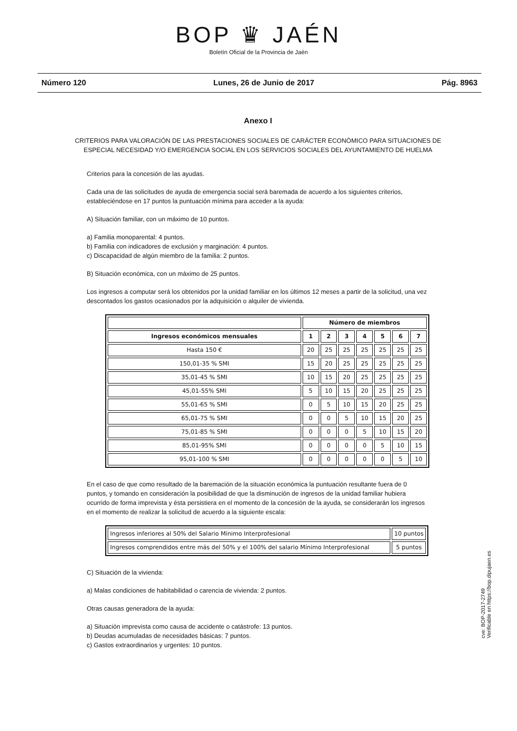BOP ♛ JAÉN
Boletín Oficial de la Provincia de Jaén
Número 120 Lunes, 26 de Junio de 2017 Pág. 8963
Anexo I
CRITERIOS PARA VALORACIÓN DE LAS PRESTACIONES SOCIALES DE CARÁCTER ECONÓMICO PARA SITUACIONES DE ESPECIAL NECESIDAD Y/O EMERGENCIA SOCIAL EN LOS SERVICIOS SOCIALES DEL AYUNTAMIENTO DE HUELMA
Criterios para la concesión de las ayudas.
Cada una de las solicitudes de ayuda de emergencia social será baremada de acuerdo a los siguientes criterios, estableciéndose en 17 puntos la puntuación mínima para acceder a la ayuda:
A) Situación familiar, con un máximo de 10 puntos.
a) Familia monoparental: 4 puntos.
b) Familia con indicadores de exclusión y marginación: 4 puntos.
c) Discapacidad de algún miembro de la familia: 2 puntos.
B) Situación económica, con un máximo de 25 puntos.
Los ingresos a computar será los obtenidos por la unidad familiar en los últimos 12 meses a partir de la solicitud, una vez descontados los gastos ocasionados por la adquisición o alquiler de vivienda.
| | Número de miembros | | | | | | |
| --- | --- | --- | --- | --- | --- | --- | --- |
| Ingresos económicos mensuales | 1 | 2 | 3 | 4 | 5 | 6 | 7 |
| Hasta 150 € | 20 | 25 | 25 | 25 | 25 | 25 | 25 |
| 150,01-35 % SMI | 15 | 20 | 25 | 25 | 25 | 25 | 25 |
| 35,01-45 % SMI | 10 | 15 | 20 | 25 | 25 | 25 | 25 |
| 45,01-55% SMI | 5 | 10 | 15 | 20 | 25 | 25 | 25 |
| 55,01-65 % SMI | 0 | 5 | 10 | 15 | 20 | 25 | 25 |
| 65,01-75 % SMI | 0 | 0 | 5 | 10 | 15 | 20 | 25 |
| 75,01-85 % SMI | 0 | 0 | 0 | 5 | 10 | 15 | 20 |
| 85,01-95% SMI | 0 | 0 | 0 | 0 | 5 | 10 | 15 |
| 95,01-100 % SMI | 0 | 0 | 0 | 0 | 0 | 5 | 10 |
En el caso de que como resultado de la baremación de la situación económica la puntuación resultante fuera de 0 puntos, y tomando en consideración la posibilidad de que la disminución de ingresos de la unidad familiar hubiera ocurrido de forma imprevista y ésta persistiera en el momento de la concesión de la ayuda, se considerarán los ingresos en el momento de realizar la solicitud de acuerdo a la siguiente escala:
| Ingresos inferiores al 50% del Salario Mínimo Interprofesional | 10 puntos |
| Ingresos comprendidos entre más del 50% y el 100% del salario Mínimo Interprofesional | 5 puntos |
C) Situación de la vivienda:
a) Malas condiciones de habitabilidad o carencia de vivienda: 2 puntos.
Otras causas generadora de la ayuda:
a) Situación imprevista como causa de accidente o catástrofe: 13 puntos.
b) Deudas acumuladas de necesidades básicas: 7 puntos.
c) Gastos extraordinarios y urgentes: 10 puntos.
cve: BOP-2017-2749
Verificable en https://bop.dipujaen.es